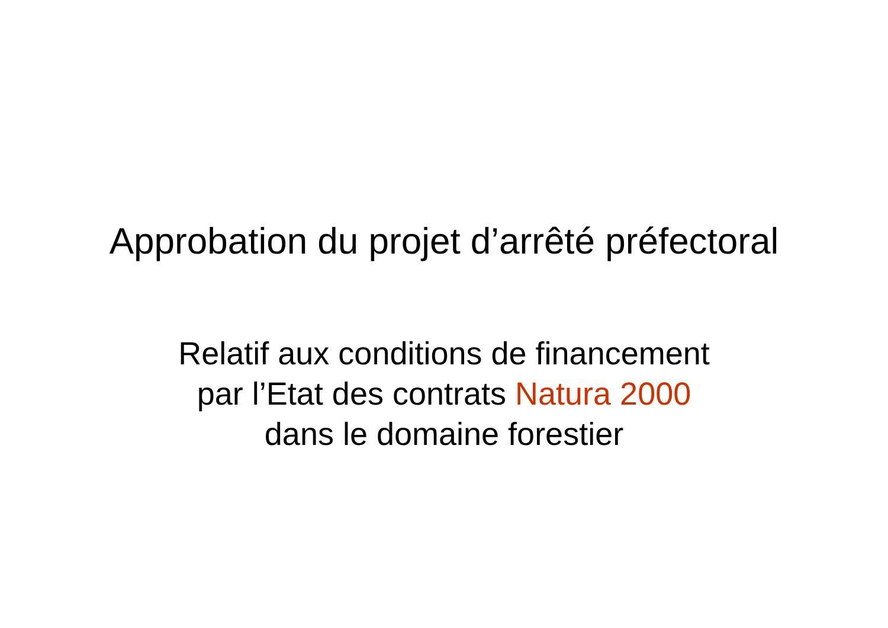Approbation du projet d’arrêté préfectoral
Relatif aux conditions de financement
par l’Etat des contrats Natura 2000
dans le domaine forestier